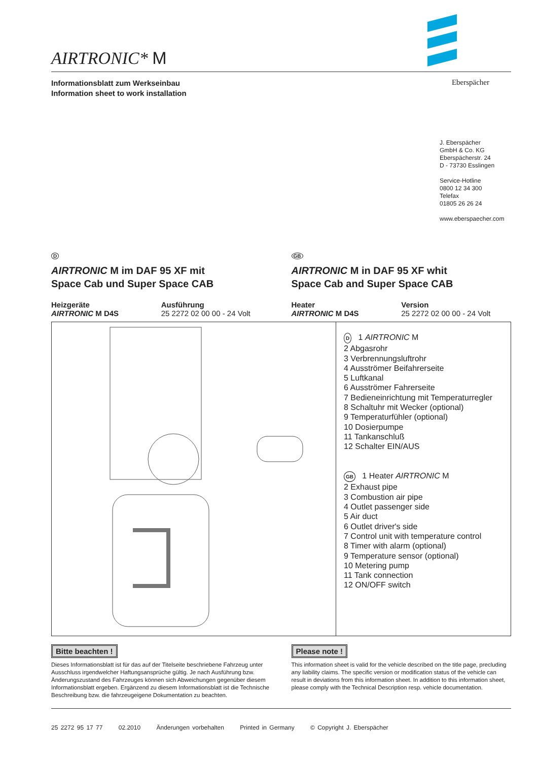AIRTRONIC* M
Informationsblatt zum Werkseinbau
Information sheet to work installation Eberspächer
J. Eberspächer
GmbH & Co. KG
Eberspächerstr. 24
D - 73730 Esslingen
Service-Hotline
0800 12 34 300
Telefax
01805 26 26 24
www.eberspaecher.com
D
AIRTRONIC M im DAF 95 XF mit
Space Cab und Super Space CAB
Heizgeräte
AIRTRONIC M D4S
Ausführung
25 2272 02 00 00 - 24 Volt
GB
AIRTRONIC M in DAF 95 XF whit
Space Cab and Super Space CAB
Heater
AIRTRONIC M D4S
Version
25 2272 02 00 00 - 24 Volt
D 1 AIRTRONIC M
2 Abgasrohr
3 Verbrennungsluftrohr
4 Ausströmer Beifahrerseite
5 Luftkanal
6 Ausströmer Fahrerseite
7 Bedieneinrichtung mit Temperaturregler
8 Schaltuhr mit Wecker (optional)
9 Temperaturfühler (optional)
10 Dosierpumpe
11 Tankanschluß
12 Schalter EIN/AUS
GB 1 Heater AIRTRONIC M
2 Exhaust pipe
3 Combustion air pipe
4 Outlet passenger side
5 Air duct
6 Outlet driver's side
7 Control unit with temperature control
8 Timer with alarm (optional)
9 Temperature sensor (optional)
10 Metering pump
11 Tank connection
12 ON/OFF switch
Bitte beachten !
Dieses Informationsblatt ist für das auf der Titelseite beschriebene Fahrzeug unter Ausschluss irgendwelcher Haftungsansprüche gültig. Je nach Ausführung bzw. Änderungszustand des Fahrzeuges können sich Abweichungen gegenüber diesem Informationsblatt ergeben. Ergänzend zu diesem Informationsblatt ist die Technische Beschreibung bzw. die fahrzeugeigene Dokumentation zu beachten.
Please note !
This information sheet is valid for the vehicle described on the title page, precluding any liability claims. The specific version or modification status of the vehicle can result in deviations from this information sheet. In addition to this information sheet, please comply with the Technical Description resp. vehicle documentation.
25 2272 95 17 77 02.2010 Änderungen vorbehalten Printed in Germany © Copyright J. Eberspächer